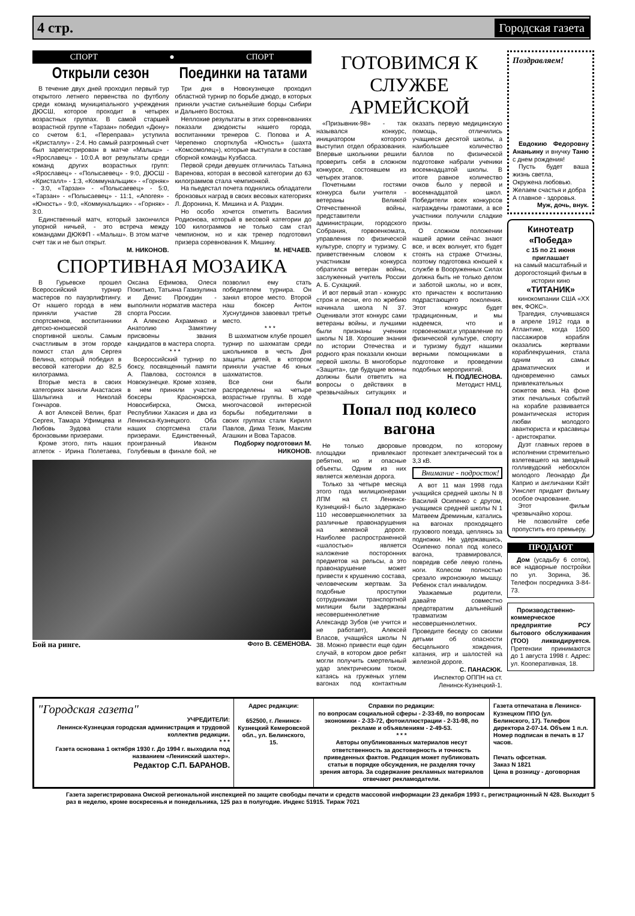4 стр. Городская газета
СПОРТ ● СПОРТ
Открыли сезон
В течение двух дней проходил первый тур открытого летнего первенства по футболу среди команд муниципального учреждения ДЮСШ, которое проходит в четырех возрастных группах. В самой старшей возрастной группе «Тарзан» победил «Дюну» со счетом 6:1, «Переправа» уступила «Кристаллу» - 2:4. Но самый разгромный счет был зарегистрирован в матче «Малыш» - «Ярославец» - 10:0.А вот результаты среди команд других возрастных групп: «Ярославец» - «Полысаевец» - 9:0, ДЮСШ - «Кристалл» - 1:3, «Коммунальщик» - «Горняк» - 3:0, «Тарзан» - «Полысаевец» - 5:0, «Тарзан» - «Полысаевец» - 11:1, «Апогея» - «Юность» - 9:0, «Коммунальщик» - «Горняк» - 3:0.
Единственный матч, который закончился упорной ничьей, - это встреча между командами ДЮКФП - «Малыш». В этом матче счет так и не был открыт.
М. НИКОНОВ.
Поединки на татами
Три дня в Новокузнецке проходил областной турнир по борьбе дзюдо, в которых приняли участие сильнейшие борцы Сибири и Дальнего Востока.
Неплохие результаты в этих соревнованиях показали дзюдоисты нашего города, воспитанники тренеров С. Попова и А. Черепенко спортклуба «Юность» (шахта «Комсомолец»), которые выступали в составе сборной команды Кузбасса.
Первой среди девушек отличилась Татьяна Варенова, которая в весовой категории до 63 килограммов стала чемпионкой.
На пьедестал почета поднялись обладатели бронзовых наград в своих весовых категориях Л. Доронина, К. Мишина и А. Раздин.
Но особо хочется отметить Василия Родионова, который в весовой категории до 100 килограммов не только сам стал чемпионом, но и как тренер подготовил призера соревнования К. Мишину.
М. НЕЧАЕВ.
СПОРТИВНАЯ МОЗАИКА
В Гурьевске прошел Всероссийский турнир мастеров по пауэрлифтингу. От нашего города в нем приняли участие 28 спортсменов, воспитанники детско-юношеской спортивной школы. Самым счастливым в этом городе помост стал для Сергея Велина, который победил в весовой категории до 82,5 килограмма.
Вторые места в своих категориях заняли Анастасия Шалыгина и Николай Гончаров.
А вот Алексей Велин, брат Сергея, Тамара Уфимцева и Любовь Зудова стали бронзовыми призерами.
Кроме этого, пять наших атлеток - Ирина Полетаева, Оксана Ефимова, Олеся Покитько, Татьяна Газизулина и Денис Прокудин - выполнили норматив мастера спорта России.
А Алексею Ахраменко и Анатолию Замятину присвоены звания кандидатов в мастера спорта.
* * *
Всероссийский турнир по боксу, посвященный памяти А. Павлова, состоялся в Новокузнецке. Кроме хозяев, в нем приняли участие боксеры Красноярска, Новосибирска, Омска, Республики Хакасия и два из Ленинска-Кузнецкого. Оба наших спортсмена стали призерами. Единственный, проигранный Иваном Голубевым в финале бой, не позволил ему стать победителем турнира. Он занял второе место. Второй наш боксер Антон Хуснутдинов завоевал третье место.
* * *
В шахматном клубе прошел турнир по шахматам среди школьников в честь Дня защиты детей, в котором приняли участие 46 юных шахматистов.
Все они были распределены на четыре возрастные группы. В ходе многочасовой интересной борьбы победителями в своих группах стали Кирилл Павлов, Дима Тезик, Максим Агашкин и Вова Тарасов.
Подборку подготовил М. НИКОНОВ.
Бой на ринге. Фото В. СЕМЕНОВА.
ГОТОВИМСЯ К СЛУЖБЕ АРМЕЙСКОЙ
«Призывник-98» - так назывался конкурс, инициатором которого выступил отдел образования. Впервые школьники решили проверить себя в сложном конкурсе, состоявшем из четырех этапов.
Почетными гостями конкурса были учителя - ветераны Великой Отечественной войны, представители администрации, городского Собрания, горвоенкомата, управления по физической культуре, спорту и туризму. С приветственным словом к участникам конкурса обратился ветеран войны, заслуженный учитель России А. Б. Сухацкий.
И вот первый этап - конкурс строя и песни, его по жребию начинала школа N 37. Оценивали этот конкурс сами ветераны войны, и лучшими были признаны ученики школы N 18. Хорошие знания по истории Отечества и родного края показали юноши первой школы. В многоборье «Защита», где будущие воины должны были ответить на вопросы о действиях в чрезвычайных ситуациях и оказать первую медицинскую помощь, отличились учащиеся десятой школы, а наибольшее количество баллов по физической подготовке набрали ученики восемнадцатой школы. В итоге равное количество очков было у первой и восемнадцатой школ. Победители всех конкурсов награждены грамотами, а все участники получили сладкие призы.
О сложном положении нашей армии сейчас знают все, и всех волнует, кто будет стоять на страже Отчизны, поэтому подготовка юношей к службе в Вооруженных Силах должна быть не только делом и заботой школы, но и всех, кто причастен к воспитанию подрастающего поколения. Этот конкурс будет традиционным, и мы надеемся, что и горвоенкомат,и управление по физической культуре, спорту и туризму будут нашими верными помощниками в подготовке и проведении подобных мероприятий.
Н. ПОДЛЕСНОВА.
Методист НМЦ.
Попал под колесо вагона
Не только дворовые площадки привлекают ребятню, но и опасные объекты. Одним из них является железная дорога.
Только за четыре месяца этого года милиционерами ЛПМ на ст. Ленинск-Кузнецкий-I было задержано 110 несовершеннолетних за различные правонарушения на железной дороге. Наиболее распространенной «шалостью» является наложение посторонних предметов на рельсы, а это правонарушение может привести к крушению состава, человеческим жертвам. За подобные проступки сотрудниками транспортной милиции были задержаны несовершеннолетние Александр Зубов (не учится и не работает), Алексей Власов, учащийся школы N 38. Можно привести еще один случай, в котором двое ребят могли получить смертельный удар электрическим током, катаясь на груженых углем вагонах под контактным проводом, по которому протекает электрический ток в 3,3 кВ.
Внимание - подросток!
А вот 11 мая 1998 года учащийся средней школы N 8 Василий Осипенко с другом, учащимся средней школы N 1 Матвеем Дреминым, катались на вагонах проходящего грузового поезда, цепляясь за подножки. Не удержавшись, Осипенко попал под колесо вагона, травмировался, повредив себе левую голень ноги. Колесом полностью срезало икроножную мышцу. Ребенок стал инвалидом.
Уважаемые родители, давайте совместно предотвратим дальнейший травматизм несовершеннолетних. Проведите беседу со своими детьми об опасности бесцельного хождения, катания, игр и шалостей на железной дороге.
С. ПАНАСЮК.
Инспектор ОППН на ст. Ленинск-Кузнецкий-1.
Поздравляем!
Евдокию Федоровну Ананьину и внучку Таню с днем рождения!
Пусть будет ваша жизнь светла,
Окружена любовью.
Желаем счастья и добра
А главное - здоровья.
Муж, дочь, внук.
Кинотеатр «Победа»
с 15 по 21 июня приглашает
на самый масштабный и дорогостоящий фильм в истории кино
«ТИТАНИК»
кинокомпании США «XX век, ФОКС».
Трагедия, случившаяся в апреле 1912 года в Атлантике, когда 1500 пассажиров корабля оказались жертвами кораблекрушения, стала одним из самых драматических и одновременно самых привлекательных сюжетов века. На фоне этих печальных событий на корабле развивается романтическая история любви молодого авантюриста и красавицы - аристократки.
Дуэт главных героев в исполнении стремительно взлетевшего на звездный голливудский небосклон молодого Леонардо Ди Каприо и англичанки Кэйт Уинслет придает фильму особое очарование.
Этот фильм чрезвычайно хорош.
Не позволяйте себе пропустить его премьеру.
ПРОДАЮТ
Дом (усадьбу 6 соток), все надворные постройки по ул. Зорина, 36. Телефон посредника 3-84-73.
Производственно-коммерческое предприятие РСУ бытового обслуживания (ТОО) ликвидируется. Претензии принимаются до 1 августа 1998 г. Адрес: ул. Кооперативная, 18.
"Городская газета"
УЧРЕДИТЕЛИ:
Ленинск-Кузнецкая городская администрация и трудовой коллектив редакции.
* * *
Газета основана 1 октября 1930 г. До 1994 г. выходила под названием «Ленинский шахтер».
Редактор С.П. БАРАНОВ.
Адрес редакции:
652500, г. Ленинск-Кузнецкий Кемеровской обл., ул. Белинского, 15.
Справки по редакции:
по вопросам социальной сферы - 2-33-69, по вопросам экономики - 2-33-72, фотоиллюстрации - 2-31-98, по рекламе и объявлениям - 2-49-53.
* * *
Авторы опубликованных материалов несут ответственность за достоверность и точность приведенных фактов. Редакция может публиковать статьи в порядке обсуждения, не разделяя точку зрения автора. За содержание рекламных материалов отвечают рекламодатели.
Газета отпечатана в Ленинск-Кузнецком ППО (ул. Белинского, 17). Телефон директора 2-07-14. Объем 1 п.л. Номер подписан в печать в 17 часов.
Печать офсетная.
Заказ N 1821
Цена в розницу - договорная
Газета зарегистрирована Омской региональной инспекцией по защите свободы печати и средств массовой информации 23 декабря 1993 г., регистрационный N 428. Выходит 5 раз в неделю, кроме воскресенья и понедельника, 125 раз в полугодие. Индекс 51915. Тираж 7021